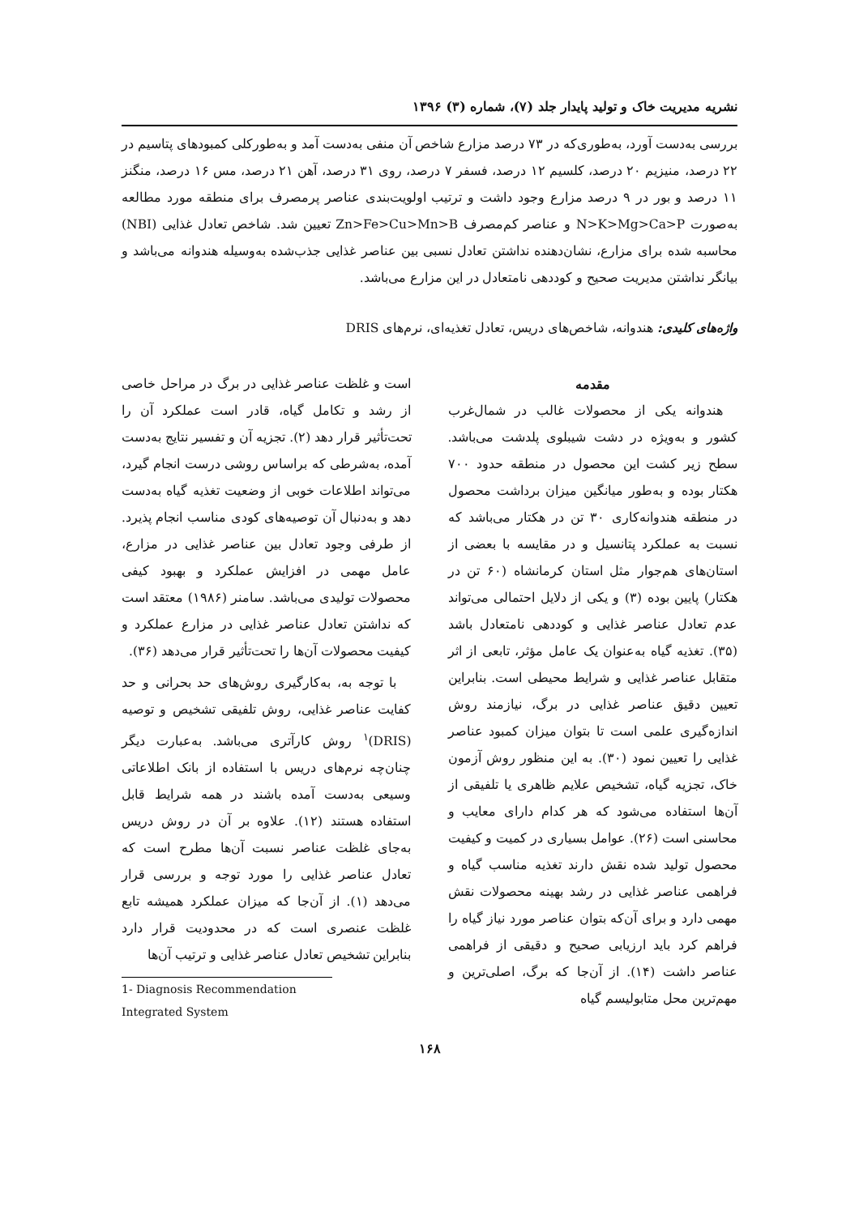نشریه مدیریت خاک و تولید پایدار جلد (۷)، شماره (۳) ۱۳۹۶
بررسی به‌دست آورد، به‌طوری‌که در ۷۳ درصد مزارع شاخص آن منفی به‌دست آمد و به‌طورکلی کمبودهای پتاسیم در ۲۲ درصد، منیزیم ۲۰ درصد، کلسیم ۱۲ درصد، فسفر ۷ درصد، روی ۳۱ درصد، آهن ۲۱ درصد، مس ۱۶ درصد، منگنز ۱۱ درصد و بور در ۹ درصد مزارع وجود داشت و ترتیب اولویت‌بندی عناصر پرمصرف برای منطقه مورد مطالعه به‌صورت N>K>Mg>Ca>P و عناصر کم‌مصرف Zn>Fe>Cu>Mn>B تعیین شد. شاخص تعادل غذایی (NBI) محاسبه شده برای مزارع، نشان‌دهنده نداشتن تعادل نسبی بین عناصر غذایی جذب‌شده به‌وسیله هندوانه می‌باشد و بیانگر نداشتن مدیریت صحیح و کوددهی نامتعادل در این مزارع می‌باشد.
واژه‌های کلیدی: هندوانه، شاخص‌های دریس، تعادل تغذیه‌ای، نرم‌های DRIS
مقدمه
هندوانه یکی از محصولات غالب در شمال‌غرب کشور و به‌ویژه در دشت شیبلوی پلدشت می‌باشد. سطح زیر کشت این محصول در منطقه حدود ۷۰۰ هکتار بوده و به‌طور میانگین میزان برداشت محصول در منطقه هندوانه‌کاری ۳۰ تن در هکتار می‌باشد که نسبت به عملکرد پتانسیل و در مقایسه با بعضی از استان‌های هم‌جوار مثل استان کرمانشاه (۶۰ تن در هکتار) پایین بوده (۳) و یکی از دلایل احتمالی می‌تواند عدم تعادل عناصر غذایی و کوددهی نامتعادل باشد (۳۵). تغذیه گیاه به‌عنوان یک عامل مؤثر، تابعی از اثر متقابل عناصر غذایی و شرایط محیطی است. بنابراین تعیین دقیق عناصر غذایی در برگ، نیازمند روش اندازه‌گیری علمی است تا بتوان میزان کمبود عناصر غذایی را تعیین نمود (۳۰). به این منظور روش آزمون خاک، تجزیه گیاه، تشخیص علایم ظاهری یا تلفیقی از آن‌ها استفاده می‌شود که هر کدام دارای معایب و محاسنی است (۲۶). عوامل بسیاری در کمیت و کیفیت محصول تولید شده نقش دارند تغذیه مناسب گیاه و فراهمی عناصر غذایی در رشد بهینه محصولات نقش مهمی دارد و برای آن‌که بتوان عناصر مورد نیاز گیاه را فراهم کرد باید ارزیابی صحیح و دقیقی از فراهمی عناصر داشت (۱۴). از آن‌جا که برگ، اصلی‌ترین و مهم‌ترین محل متابولیسم گیاه
است و غلظت عناصر غذایی در برگ در مراحل خاصی از رشد و تکامل گیاه، قادر است عملکرد آن را تحت‌تأثیر قرار دهد (۲). تجزیه آن و تفسیر نتایج به‌دست آمده، به‌شرطی که براساس روشی درست انجام گیرد، می‌تواند اطلاعات خوبی از وضعیت تغذیه گیاه به‌دست دهد و به‌دنبال آن توصیه‌های کودی مناسب انجام پذیرد. از طرفی وجود تعادل بین عناصر غذایی در مزارع، عامل مهمی در افزایش عملکرد و بهبود کیفی محصولات تولیدی می‌باشد. سامنر (۱۹۸۶) معتقد است که نداشتن تعادل عناصر غذایی در مزارع عملکرد و کیفیت محصولات آن‌ها را تحت‌تأثیر قرار می‌دهد (۳۶).
با توجه به، به‌کارگیری روش‌های حد بحرانی و حد کفایت عناصر غذایی، روش تلفیقی تشخیص و توصیه (DRIS)<sup>۱</sup> روش کارآتری می‌باشد. به‌عبارت دیگر چنان‌چه نرم‌های دریس با استفاده از بانک اطلاعاتی وسیعی به‌دست آمده باشند در همه شرایط قابل استفاده هستند (۱۲). علاوه بر آن در روش دریس به‌جای غلظت عناصر نسبت آن‌ها مطرح است که تعادل عناصر غذایی را مورد توجه و بررسی قرار می‌دهد (۱). از آن‌جا که میزان عملکرد همیشه تابع غلظت عنصری است که در محدودیت قرار دارد بنابراین تشخیص تعادل عناصر غذایی و ترتیب آن‌ها
1- Diagnosis Recommendation Integrated System
۱۶۸